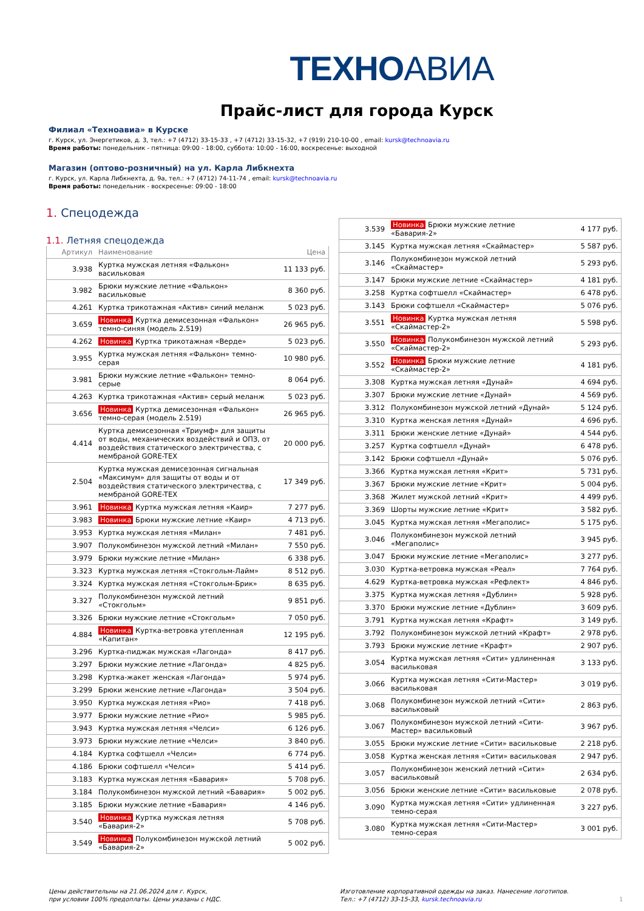ТЕХНОАВИА
Прайс-лист для города Курск
Филиал «Техноавиа» в Курске
г. Курск, ул. Энергетиков, д. 3, тел.: +7 (4712) 33-15-33 , +7 (4712) 33-15-32, +7 (919) 210-10-00 , email: kursk@technoavia.ru
Время работы: понедельник - пятница: 09:00 - 18:00, суббота: 10:00 - 16:00, воскресенье: выходной
Магазин (оптово-розничный) на ул. Карла Либкнехта
г. Курск, ул. Карла Либкнехта, д. 9а, тел.: +7 (4712) 74-11-74 , email: kursk@technoavia.ru
Время работы: понедельник - воскресенье: 09:00 - 18:00
1. Спецодежда
1.1. Летняя спецодежда
| Артикул | Наименование | Цена |
| --- | --- | --- |
| 3.938 | Куртка мужская летняя «Фалькон» васильковая | 11 133 руб. |
| 3.982 | Брюки мужские летние «Фалькон» васильковые | 8 360 руб. |
| 4.261 | Куртка трикотажная «Актив» синий меланж | 5 023 руб. |
| 3.659 | Новинка Куртка демисезонная «Фалькон» темно-синяя (модель 2.519) | 26 965 руб. |
| 4.262 | Новинка Куртка трикотажная «Верде» | 5 023 руб. |
| 3.955 | Куртка мужская летняя «Фалькон» темно-серая | 10 980 руб. |
| 3.981 | Брюки мужские летние «Фалькон» темно-серые | 8 064 руб. |
| 4.263 | Куртка трикотажная «Актив» серый меланж | 5 023 руб. |
| 3.656 | Новинка Куртка демисезонная «Фалькон» темно-серая (модель 2.519) | 26 965 руб. |
| 4.414 | Куртка демисезонная «Триумф» для защиты от воды, механических воздействий и ОПЗ, от воздействия статического электричества, с мембраной GORE-TEX | 20 000 руб. |
| 2.504 | Куртка мужская демисезонная сигнальная «Максимум» для защиты от воды и от воздействия статического электричества, с мембраной GORE-TEX | 17 349 руб. |
| 3.961 | Новинка Куртка мужская летняя «Каир» | 7 277 руб. |
| 3.983 | Новинка Брюки мужские летние «Каир» | 4 713 руб. |
| 3.953 | Куртка мужская летняя «Милан» | 7 481 руб. |
| 3.907 | Полукомбинезон мужской летний «Милан» | 7 550 руб. |
| 3.979 | Брюки мужские летние «Милан» | 6 338 руб. |
| 3.323 | Куртка мужская летняя «Стокгольм-Лайм» | 8 512 руб. |
| 3.324 | Куртка мужская летняя «Стокгольм-Брик» | 8 635 руб. |
| 3.327 | Полукомбинезон мужской летний «Стокгольм» | 9 851 руб. |
| 3.326 | Брюки мужские летние «Стокгольм» | 7 050 руб. |
| 4.884 | Новинка Куртка-ветровка утепленная «Капитан» | 12 195 руб. |
| 3.296 | Куртка-пиджак мужская «Лагонда» | 8 417 руб. |
| 3.297 | Брюки мужские летние «Лагонда» | 4 825 руб. |
| 3.298 | Куртка-жакет женская «Лагонда» | 5 974 руб. |
| 3.299 | Брюки женские летние «Лагонда» | 3 504 руб. |
| 3.950 | Куртка мужская летняя «Рио» | 7 418 руб. |
| 3.977 | Брюки мужские летние «Рио» | 5 985 руб. |
| 3.943 | Куртка мужская летняя «Челси» | 6 126 руб. |
| 3.973 | Брюки мужские летние «Челси» | 3 840 руб. |
| 4.184 | Куртка софтшелл «Челси» | 6 774 руб. |
| 4.186 | Брюки софтшелл «Челси» | 5 414 руб. |
| 3.183 | Куртка мужская летняя «Бавария» | 5 708 руб. |
| 3.184 | Полукомбинезон мужской летний «Бавария» | 5 002 руб. |
| 3.185 | Брюки мужские летние «Бавария» | 4 146 руб. |
| 3.540 | Новинка Куртка мужская летняя «Бавария-2» | 5 708 руб. |
| 3.549 | Новинка Полукомбинезон мужской летний «Бавария-2» | 5 002 руб. |
| 3.539 | Новинка Брюки мужские летние «Бавария-2» | 4 177 руб. |
| 3.145 | Куртка мужская летняя «Скаймастер» | 5 587 руб. |
| 3.146 | Полукомбинезон мужской летний «Скаймастер» | 5 293 руб. |
| 3.147 | Брюки мужские летние «Скаймастер» | 4 181 руб. |
| 3.258 | Куртка софтшелл «Скаймастер» | 6 478 руб. |
| 3.143 | Брюки софтшелл «Скаймастер» | 5 076 руб. |
| 3.551 | Новинка Куртка мужская летняя «Скаймастер-2» | 5 598 руб. |
| 3.550 | Новинка Полукомбинезон мужской летний «Скаймастер-2» | 5 293 руб. |
| 3.552 | Новинка Брюки мужские летние «Скаймастер-2» | 4 181 руб. |
| 3.308 | Куртка мужская летняя «Дунай» | 4 694 руб. |
| 3.307 | Брюки мужские летние «Дунай» | 4 569 руб. |
| 3.312 | Полукомбинезон мужской летний «Дунай» | 5 124 руб. |
| 3.310 | Куртка женская летняя «Дунай» | 4 696 руб. |
| 3.311 | Брюки женские летние «Дунай» | 4 544 руб. |
| 3.257 | Куртка софтшелл «Дунай» | 6 478 руб. |
| 3.142 | Брюки софтшелл «Дунай» | 5 076 руб. |
| 3.366 | Куртка мужская летняя «Крит» | 5 731 руб. |
| 3.367 | Брюки мужские летние «Крит» | 5 004 руб. |
| 3.368 | Жилет мужской летний «Крит» | 4 499 руб. |
| 3.369 | Шорты мужские летние «Крит» | 3 582 руб. |
| 3.045 | Куртка мужская летняя «Мегаполис» | 5 175 руб. |
| 3.046 | Полукомбинезон мужской летний «Мегаполис» | 3 945 руб. |
| 3.047 | Брюки мужские летние «Мегаполис» | 3 277 руб. |
| 3.030 | Куртка-ветровка мужская «Реал» | 7 764 руб. |
| 4.629 | Куртка-ветровка мужская «Рефлект» | 4 846 руб. |
| 3.375 | Куртка мужская летняя «Дублин» | 5 928 руб. |
| 3.370 | Брюки мужские летние «Дублин» | 3 609 руб. |
| 3.791 | Куртка мужская летняя «Крафт» | 3 149 руб. |
| 3.792 | Полукомбинезон мужской летний «Крафт» | 2 978 руб. |
| 3.793 | Брюки мужские летние «Крафт» | 2 907 руб. |
| 3.054 | Куртка мужская летняя «Сити» удлиненная васильковая | 3 133 руб. |
| 3.066 | Куртка мужская летняя «Сити-Мастер» васильковая | 3 019 руб. |
| 3.068 | Полукомбинезон мужской летний «Сити» васильковый | 2 863 руб. |
| 3.067 | Полукомбинезон мужской летний «Сити-Мастер» васильковый | 3 967 руб. |
| 3.055 | Брюки мужские летние «Сити» васильковые | 2 218 руб. |
| 3.058 | Куртка женская летняя «Сити» васильковая | 2 947 руб. |
| 3.057 | Полукомбинезон женский летний «Сити» васильковый | 2 634 руб. |
| 3.056 | Брюки женские летние «Сити» васильковые | 2 078 руб. |
| 3.090 | Куртка мужская летняя «Сити» удлиненная темно-серая | 3 227 руб. |
| 3.080 | Куртка мужская летняя «Сити-Мастер» темно-серая | 3 001 руб. |
Цены действительны на 21.06.2024 для г. Курск,
при условии 100% предоплаты. Цены указаны с НДС.
Изготовление корпоративной одежды на заказ. Нанесение логотипов.
Тел.: +7 (4712) 33-15-33, kursk.technoavia.ru
1